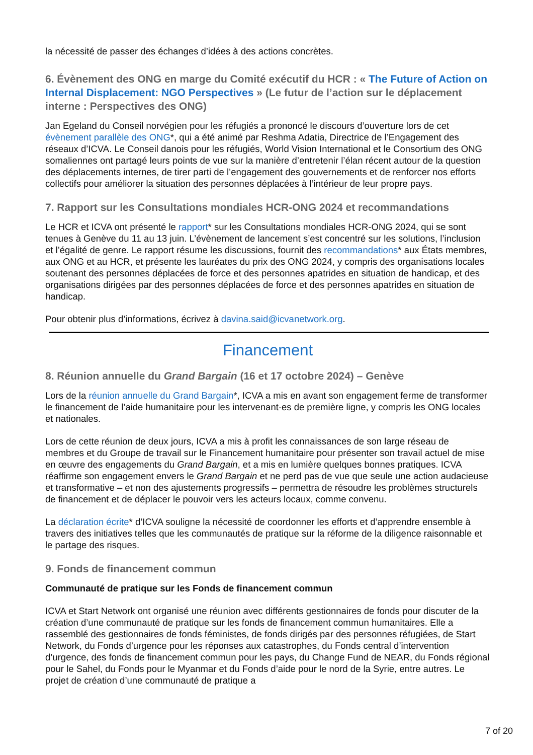la nécessité de passer des échanges d’idées à des actions concrètes.
6. Évènement des ONG en marge du Comité exécutif du HCR : « The Future of Action on Internal Displacement: NGO Perspectives » (Le futur de l’action sur le déplacement interne : Perspectives des ONG)
Jan Egeland du Conseil norvégien pour les réfugiés a prononcé le discours d’ouverture lors de cet évènement parallèle des ONG*, qui a été animé par Reshma Adatia, Directrice de l’Engagement des réseaux d’ICVA. Le Conseil danois pour les réfugiés, World Vision International et le Consortium des ONG somaliennes ont partagé leurs points de vue sur la manière d’entretenir l’élan récent autour de la question des déplacements internes, de tirer parti de l’engagement des gouvernements et de renforcer nos efforts collectifs pour améliorer la situation des personnes déplacées à l’intérieur de leur propre pays.
7. Rapport sur les Consultations mondiales HCR-ONG 2024 et recommandations
Le HCR et ICVA ont présenté le rapport* sur les Consultations mondiales HCR-ONG 2024, qui se sont tenues à Genève du 11 au 13 juin. L’évènement de lancement s’est concentré sur les solutions, l’inclusion et l’égalité de genre. Le rapport résume les discussions, fournit des recommandations* aux États membres, aux ONG et au HCR, et présente les lauréates du prix des ONG 2024, y compris des organisations locales soutenant des personnes déplacées de force et des personnes apatrides en situation de handicap, et des organisations dirigées par des personnes déplacées de force et des personnes apatrides en situation de handicap.
Pour obtenir plus d’informations, écrivez à davina.said@icvanetwork.org.
Financement
8. Réunion annuelle du Grand Bargain (16 et 17 octobre 2024) – Genève
Lors de la réunion annuelle du Grand Bargain*, ICVA a mis en avant son engagement ferme de transformer le financement de l’aide humanitaire pour les intervenant·es de première ligne, y compris les ONG locales et nationales.
Lors de cette réunion de deux jours, ICVA a mis à profit les connaissances de son large réseau de membres et du Groupe de travail sur le Financement humanitaire pour présenter son travail actuel de mise en œuvre des engagements du Grand Bargain, et a mis en lumière quelques bonnes pratiques. ICVA réaffirme son engagement envers le Grand Bargain et ne perd pas de vue que seule une action audacieuse et transformative – et non des ajustements progressifs – permettra de résoudre les problèmes structurels de financement et de déplacer le pouvoir vers les acteurs locaux, comme convenu.
La déclaration écrite* d’ICVA souligne la nécessité de coordonner les efforts et d’apprendre ensemble à travers des initiatives telles que les communautés de pratique sur la réforme de la diligence raisonnable et le partage des risques.
9. Fonds de financement commun
Communauté de pratique sur les Fonds de financement commun
ICVA et Start Network ont organisé une réunion avec différents gestionnaires de fonds pour discuter de la création d’une communauté de pratique sur les fonds de financement commun humanitaires. Elle a rassemblé des gestionnaires de fonds féministes, de fonds dirigés par des personnes réfugiées, de Start Network, du Fonds d’urgence pour les réponses aux catastrophes, du Fonds central d’intervention d’urgence, des fonds de financement commun pour les pays, du Change Fund de NEAR, du Fonds régional pour le Sahel, du Fonds pour le Myanmar et du Fonds d’aide pour le nord de la Syrie, entre autres. Le projet de création d’une communauté de pratique a
7 of 20